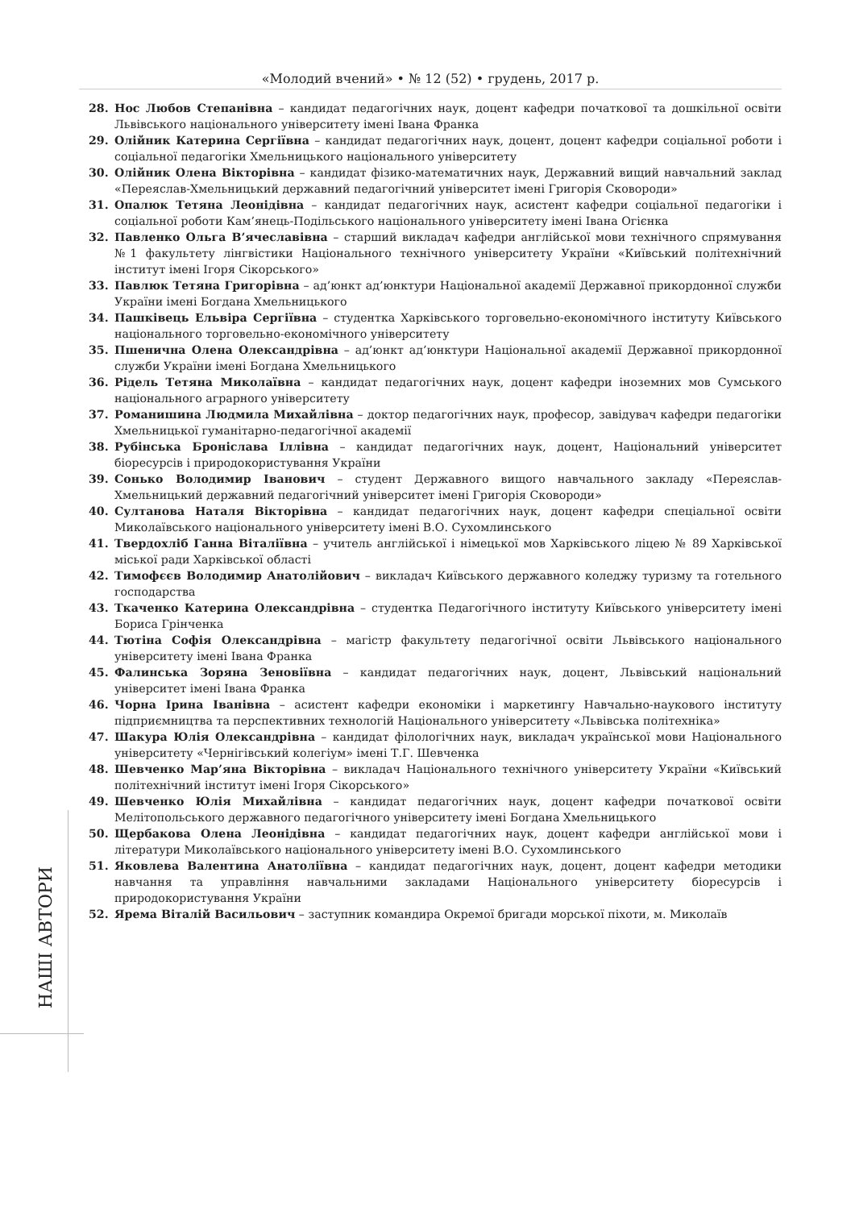«Молодий вчений» • № 12 (52) • грудень, 2017 р.
28. Нос Любов Степанівна – кандидат педагогічних наук, доцент кафедри початкової та дошкільної освіти Львівського національного університету імені Івана Франка
29. Олійник Катерина Сергіївна – кандидат педагогічних наук, доцент, доцент кафедри соціальної роботи і соціальної педагогіки Хмельницького національного університету
30. Олійник Олена Вікторівна – кандидат фізико-математичних наук, Державний вищий навчальний заклад «Переяслав-Хмельницький державний педагогічний університет імені Григорія Сковороди»
31. Опалюк Тетяна Леонідівна – кандидат педагогічних наук, асистент кафедри соціальної педагогіки і соціальної роботи Кам’янець-Подільського національного університету імені Івана Огієнка
32. Павленко Ольга В’ячеславівна – старший викладач кафедри англійської мови технічного спрямування №1 факультету лінгвістики Національного технічного університету України «Київський політехнічний інститут імені Ігоря Сікорського»
33. Павлюк Тетяна Григорівна – ад’юнкт ад’юнктури Національної академії Державної прикордонної служби України імені Богдана Хмельницького
34. Пашківець Ельвіра Сергіївна – студентка Харківського торговельно-економічного інституту Київського національного торговельно-економічного університету
35. Пшенична Олена Олександрівна – ад’юнкт ад’юнктури Національної академії Державної прикордонної служби України імені Богдана Хмельницького
36. Рідель Тетяна Миколаївна – кандидат педагогічних наук, доцент кафедри іноземних мов Сумського національного аграрного університету
37. Романишина Людмила Михайлівна – доктор педагогічних наук, професор, завідувач кафедри педагогіки Хмельницької гуманітарно-педагогічної академії
38. Рубінська Броніслава Іллівна – кандидат педагогічних наук, доцент, Національний університет біоресурсів і природокористування України
39. Сонько Володимир Іванович – студент Державного вищого навчального закладу «Переяслав-Хмельницький державний педагогічний університет імені Григорія Сковороди»
40. Султанова Наталя Вікторівна – кандидат педагогічних наук, доцент кафедри спеціальної освіти Миколаївського національного університету імені В.О. Сухомлинського
41. Твердохліб Ганна Віталіївна – учитель англійської і німецької мов Харківського ліцею № 89 Харківської міської ради Харківської області
42. Тимофєєв Володимир Анатолійович – викладач Київського державного коледжу туризму та готельного господарства
43. Ткаченко Катерина Олександрівна – студентка Педагогічного інституту Київського університету імені Бориса Грінченка
44. Тютіна Софія Олександрівна – магістр факультету педагогічної освіти Львівського національного університету імені Івана Франка
45. Фалинська Зоряна Зеновіївна – кандидат педагогічних наук, доцент, Львівський національний університет імені Івана Франка
46. Чорна Ірина Іванівна – асистент кафедри економіки і маркетингу Навчально-наукового інституту підприємництва та перспективних технологій Національного університету «Львівська політехніка»
47. Шакура Юлія Олександрівна – кандидат філологічних наук, викладач української мови Національного університету «Чернігівський колегіум» імені Т.Г. Шевченка
48. Шевченко Мар’яна Вікторівна – викладач Національного технічного університету України «Київський політехнічний інститут імені Ігоря Сікорського»
49. Шевченко Юлія Михайлівна – кандидат педагогічних наук, доцент кафедри початкової освіти Мелітопольського державного педагогічного університету імені Богдана Хмельницького
50. Щербакова Олена Леонідівна – кандидат педагогічних наук, доцент кафедри англійської мови і літератури Миколаївського національного університету імені В.О. Сухомлинського
51. Яковлева Валентина Анатоліївна – кандидат педагогічних наук, доцент, доцент кафедри методики навчання та управління навчальними закладами Національного університету біоресурсів і природокористування України
52. Ярема Віталій Васильович – заступник командира Окремої бригади морської піхоти, м. Миколаїв
НАШІ АВТОРИ